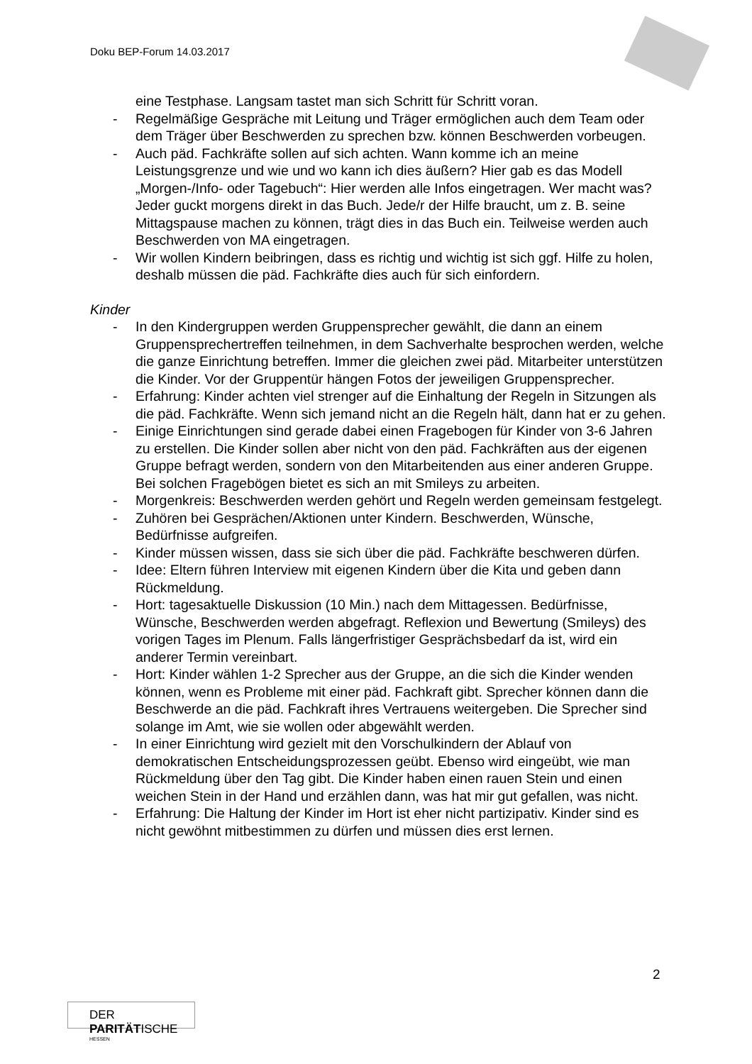Doku BEP-Forum 14.03.2017
eine Testphase. Langsam tastet man sich Schritt für Schritt voran.
- Regelmäßige Gespräche mit Leitung und Träger ermöglichen auch dem Team oder dem Träger über Beschwerden zu sprechen bzw. können Beschwerden vorbeugen.
- Auch päd. Fachkräfte sollen auf sich achten. Wann komme ich an meine Leistungsgrenze und wie und wo kann ich dies äußern? Hier gab es das Modell „Morgen-/Info- oder Tagebuch“: Hier werden alle Infos eingetragen. Wer macht was? Jeder guckt morgens direkt in das Buch. Jede/r der Hilfe braucht, um z. B. seine Mittagspause machen zu können, trägt dies in das Buch ein. Teilweise werden auch Beschwerden von MA eingetragen.
- Wir wollen Kindern beibringen, dass es richtig und wichtig ist sich ggf. Hilfe zu holen, deshalb müssen die päd. Fachkräfte dies auch für sich einfordern.
Kinder
- In den Kindergruppen werden Gruppensprecher gewählt, die dann an einem Gruppensprechertreffen teilnehmen, in dem Sachverhalte besprochen werden, welche die ganze Einrichtung betreffen. Immer die gleichen zwei päd. Mitarbeiter unterstützen die Kinder. Vor der Gruppentür hängen Fotos der jeweiligen Gruppensprecher.
- Erfahrung: Kinder achten viel strenger auf die Einhaltung der Regeln in Sitzungen als die päd. Fachkräfte. Wenn sich jemand nicht an die Regeln hält, dann hat er zu gehen.
- Einige Einrichtungen sind gerade dabei einen Fragebogen für Kinder von 3-6 Jahren zu erstellen. Die Kinder sollen aber nicht von den päd. Fachkräften aus der eigenen Gruppe befragt werden, sondern von den Mitarbeitenden aus einer anderen Gruppe. Bei solchen Fragebögen bietet es sich an mit Smileys zu arbeiten.
- Morgenkreis: Beschwerden werden gehört und Regeln werden gemeinsam festgelegt.
- Zuhören bei Gesprächen/Aktionen unter Kindern. Beschwerden, Wünsche, Bedürfnisse aufgreifen.
- Kinder müssen wissen, dass sie sich über die päd. Fachkräfte beschweren dürfen.
- Idee: Eltern führen Interview mit eigenen Kindern über die Kita und geben dann Rückmeldung.
- Hort: tagesaktuelle Diskussion (10 Min.) nach dem Mittagessen. Bedürfnisse, Wünsche, Beschwerden werden abgefragt. Reflexion und Bewertung (Smileys) des vorigen Tages im Plenum. Falls längerfristiger Gesprächsbedarf da ist, wird ein anderer Termin vereinbart.
- Hort: Kinder wählen 1-2 Sprecher aus der Gruppe, an die sich die Kinder wenden können, wenn es Probleme mit einer päd. Fachkraft gibt. Sprecher können dann die Beschwerde an die päd. Fachkraft ihres Vertrauens weitergeben. Die Sprecher sind solange im Amt, wie sie wollen oder abgewählt werden.
- In einer Einrichtung wird gezielt mit den Vorschulkindern der Ablauf von demokratischen Entscheidungsprozessen geübt. Ebenso wird eingeübt, wie man Rückmeldung über den Tag gibt. Die Kinder haben einen rauen Stein und einen weichen Stein in der Hand und erzählen dann, was hat mir gut gefallen, was nicht.
- Erfahrung: Die Haltung der Kinder im Hort ist eher nicht partizipativ. Kinder sind es nicht gewöhnt mitbestimmen zu dürfen und müssen dies erst lernen.
2
DER PARITÄTISCHE
HESSEN